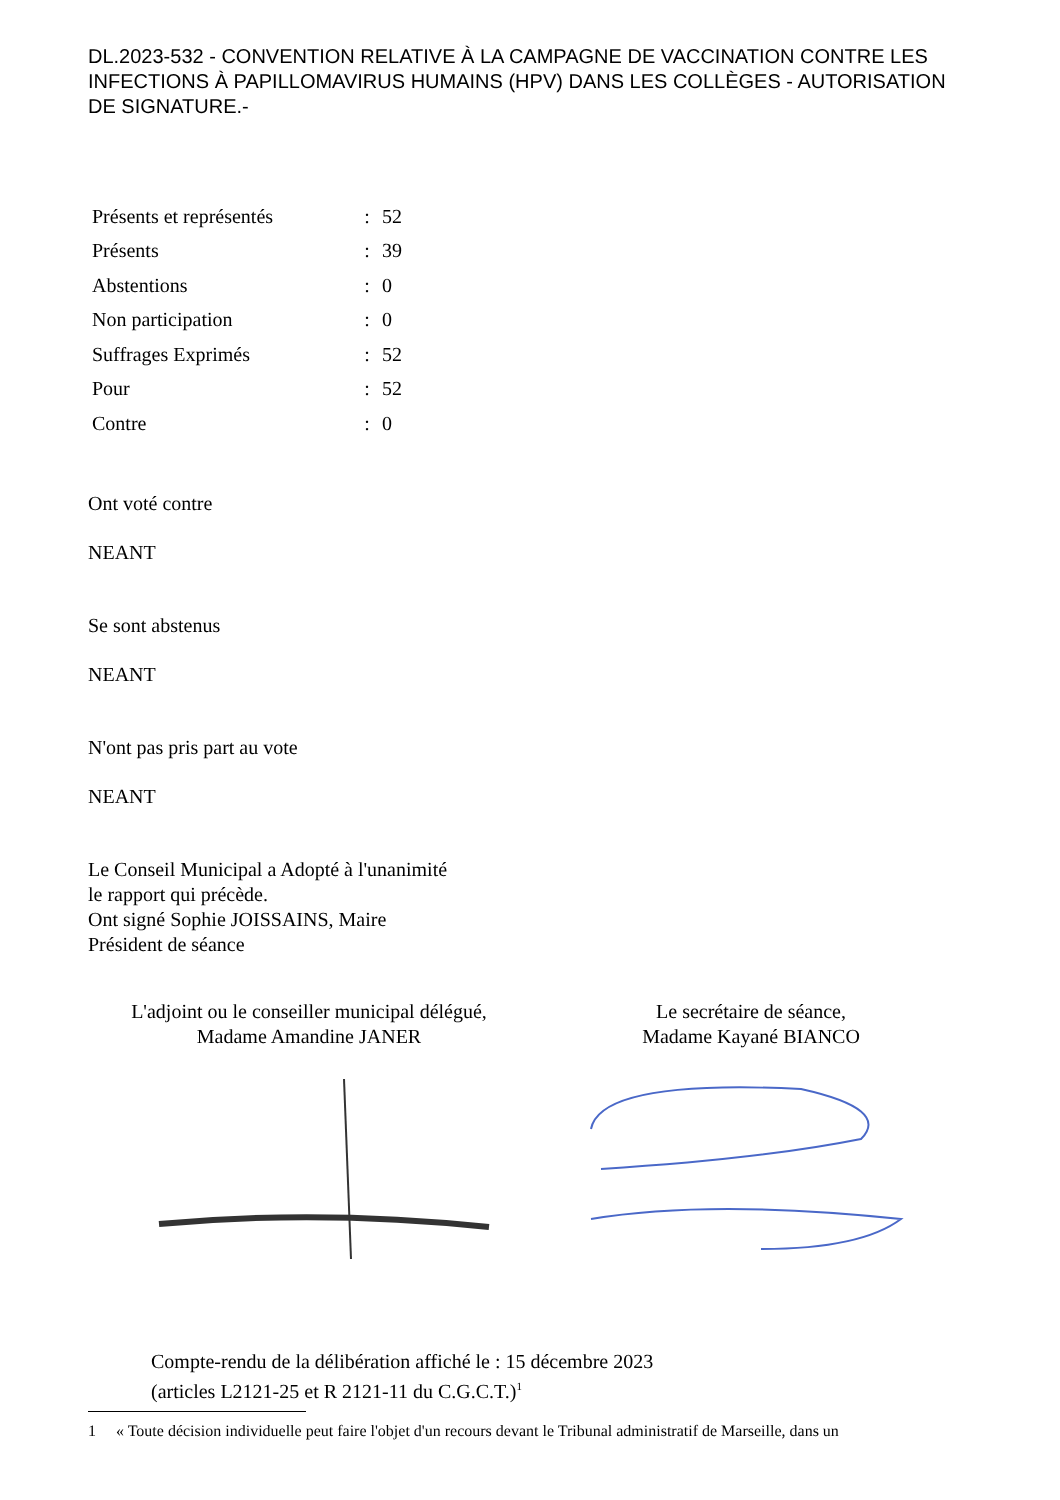DL.2023-532 - CONVENTION RELATIVE À LA CAMPAGNE DE VACCINATION CONTRE LES INFECTIONS À PAPILLOMAVIRUS HUMAINS (HPV) DANS LES COLLÈGES - AUTORISATION DE SIGNATURE.-
| Présents et représentés | : | 52 |
| Présents | : | 39 |
| Abstentions | : | 0 |
| Non participation | : | 0 |
| Suffrages Exprimés | : | 52 |
| Pour | : | 52 |
| Contre | : | 0 |
Ont voté contre
NEANT
Se sont abstenus
NEANT
N'ont pas pris part au vote
NEANT
Le Conseil Municipal a Adopté à l'unanimité
le rapport qui précède.
Ont signé Sophie JOISSAINS, Maire
Président de séance
L'adjoint ou le conseiller municipal délégué,
Madame Amandine JANER
Le secrétaire de séance,
Madame Kayané BIANCO
Compte-rendu de la délibération affiché le : 15 décembre 2023
(articles L2121-25 et R 2121-11 du C.G.C.T.)<sup>1</sup>
1 « Toute décision individuelle peut faire l'objet d'un recours devant le Tribunal administratif de Marseille, dans un